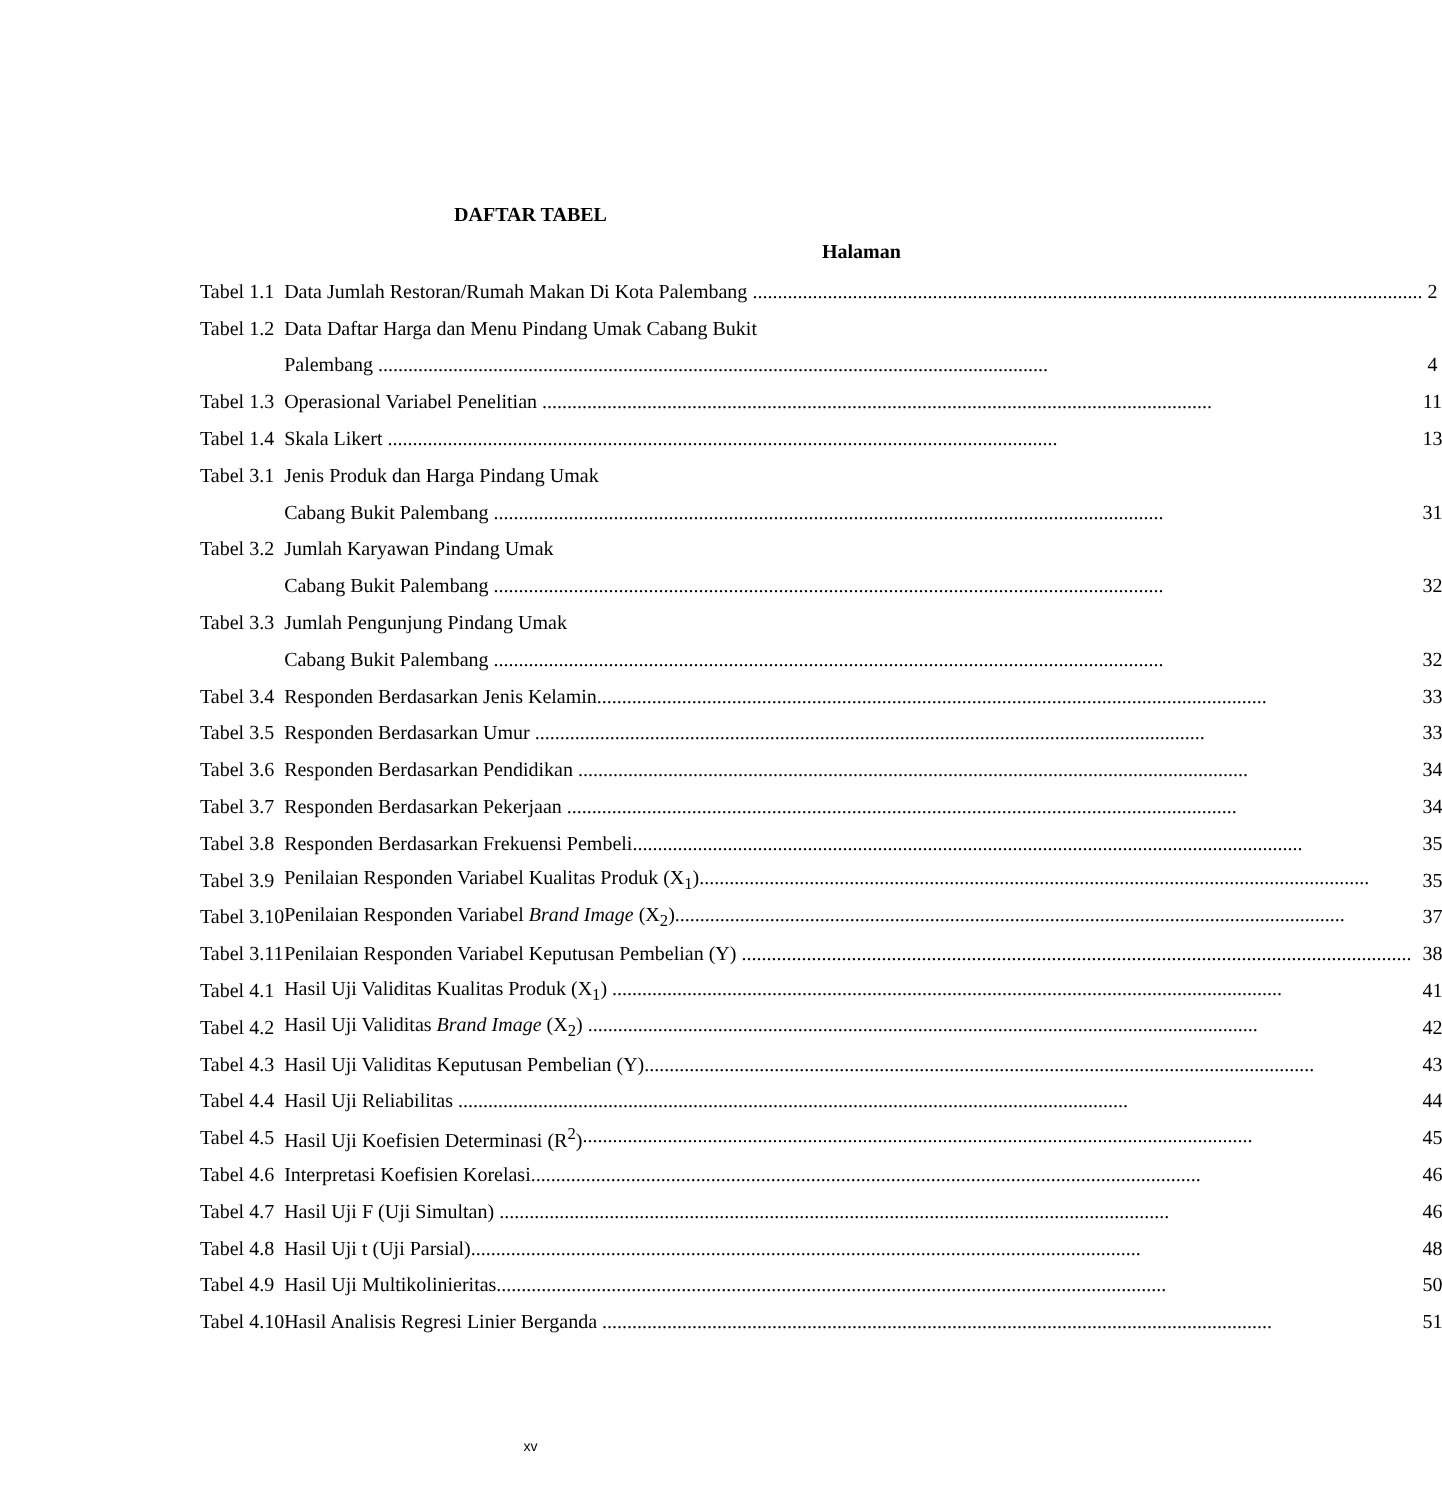DAFTAR TABEL
Halaman
| Tabel 1.1 | Data Jumlah Restoran/Rumah Makan Di Kota Palembang | 2 |
| Tabel 1.2 | Data Daftar Harga dan Menu Pindang Umak Cabang Bukit | |
| | Palembang | 4 |
| Tabel 1.3 | Operasional Variabel Penelitian | 11 |
| Tabel 1.4 | Skala Likert | 13 |
| Tabel 3.1 | Jenis Produk dan Harga Pindang Umak | |
| | Cabang Bukit Palembang | 31 |
| Tabel 3.2 | Jumlah Karyawan Pindang Umak | |
| | Cabang Bukit Palembang | 32 |
| Tabel 3.3 | Jumlah Pengunjung Pindang Umak | |
| | Cabang Bukit Palembang | 32 |
| Tabel 3.4 | Responden Berdasarkan Jenis Kelamin | 33 |
| Tabel 3.5 | Responden Berdasarkan Umur | 33 |
| Tabel 3.6 | Responden Berdasarkan Pendidikan | 34 |
| Tabel 3.7 | Responden Berdasarkan Pekerjaan | 34 |
| Tabel 3.8 | Responden Berdasarkan Frekuensi Pembeli | 35 |
| Tabel 3.9 | Penilaian Responden Variabel Kualitas Produk (X<sub>1</sub>) | 35 |
| Tabel 3.10 | Penilaian Responden Variabel Brand Image (X<sub>2</sub>) | 37 |
| Tabel 3.11 | Penilaian Responden Variabel Keputusan Pembelian (Y) | 38 |
| Tabel 4.1 | Hasil Uji Validitas Kualitas Produk (X<sub>1</sub>) | 41 |
| Tabel 4.2 | Hasil Uji Validitas Brand Image (X<sub>2</sub>) | 42 |
| Tabel 4.3 | Hasil Uji Validitas Keputusan Pembelian (Y) | 43 |
| Tabel 4.4 | Hasil Uji Reliabilitas | 44 |
| Tabel 4.5 | Hasil Uji Koefisien Determinasi (R<sup>2</sup>) | 45 |
| Tabel 4.6 | Interpretasi Koefisien Korelasi | 46 |
| Tabel 4.7 | Hasil Uji F (Uji Simultan) | 46 |
| Tabel 4.8 | Hasil Uji t (Uji Parsial) | 48 |
| Tabel 4.9 | Hasil Uji Multikolinieritas | 50 |
| Tabel 4.10 | Hasil Analisis Regresi Linier Berganda | 51 |
xv